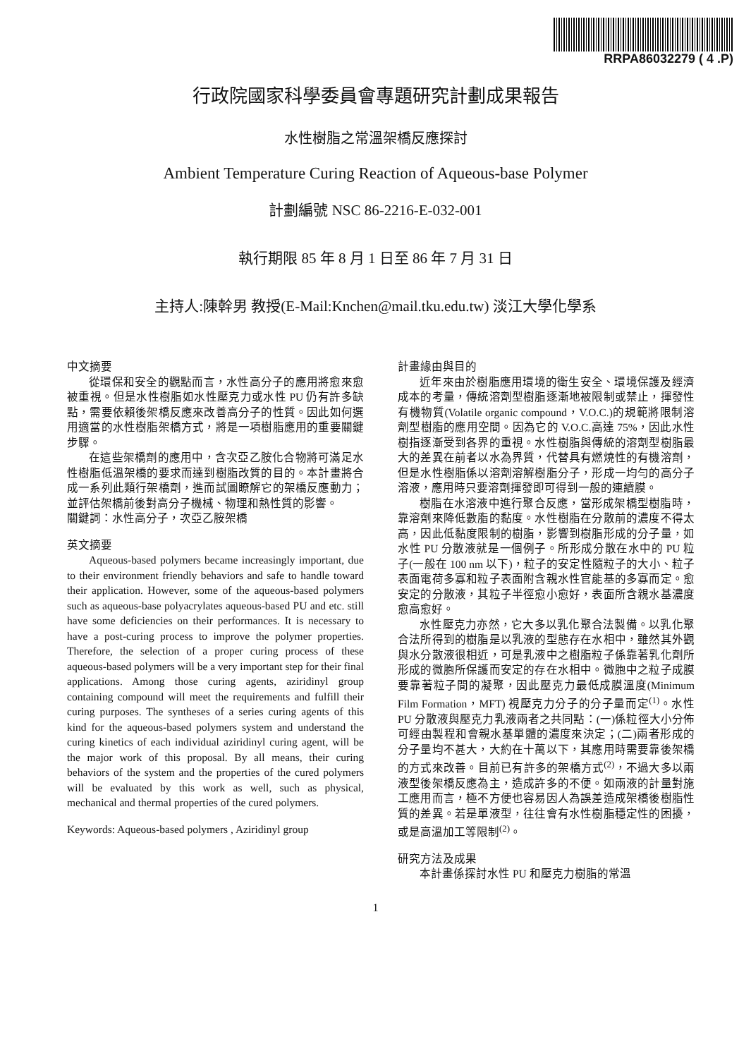RRPA86032279 ( 4 .P)
行政院國家科學委員會專題研究計劃成果報告
水性樹脂之常溫架橋反應探討
Ambient Temperature Curing Reaction of Aqueous-base Polymer
計劃編號 NSC 86-2216-E-032-001
執行期限 85 年 8 月 1 日至 86 年 7 月 31 日
主持人:陳幹男 教授(E-Mail:Knchen@mail.tku.edu.tw) 淡江大學化學系
中文摘要
從環保和安全的觀點而言，水性高分子的應用將愈來愈被重視。但是水性樹脂如水性壓克力或水性 PU 仍有許多缺點，需要依賴後架橋反應來改善高分子的性質。因此如何選用適當的水性樹脂架橋方式，將是一項樹脂應用的重要關鍵步驟。
在這些架橋劑的應用中，含次亞乙胺化合物將可滿足水性樹脂低溫架橋的要求而達到樹脂改質的目的。本計畫將合成一系列此類行架橋劑，進而試圖瞭解它的架橋反應動力；並評估架橋前後對高分子機械、物理和熱性質的影響。
關鍵詞：水性高分子，次亞乙胺架橋
英文摘要
Aqueous-based polymers became increasingly important, due to their environment friendly behaviors and safe to handle toward their application. However, some of the aqueous-based polymers such as aqueous-base polyacrylates aqueous-based PU and etc. still have some deficiencies on their performances. It is necessary to have a post-curing process to improve the polymer properties. Therefore, the selection of a proper curing process of these aqueous-based polymers will be a very important step for their final applications. Among those curing agents, aziridinyl group containing compound will meet the requirements and fulfill their curing purposes. The syntheses of a series curing agents of this kind for the aqueous-based polymers system and understand the curing kinetics of each individual aziridinyl curing agent, will be the major work of this proposal. By all means, their curing behaviors of the system and the properties of the cured polymers will be evaluated by this work as well, such as physical, mechanical and thermal properties of the cured polymers.
Keywords: Aqueous-based polymers , Aziridinyl group
計畫緣由與目的
近年來由於樹脂應用環境的衛生安全、環境保護及經濟成本的考量，傳統溶劑型樹脂逐漸地被限制或禁止，揮發性有機物質(Volatile organic compound，V.O.C.)的規範將限制溶劑型樹脂的應用空間。因為它的 V.O.C.高達 75%，因此水性樹指逐漸受到各界的重視。水性樹脂與傳統的溶劑型樹脂最大的差異在前者以水為界質，代替具有燃燒性的有機溶劑，但是水性樹脂係以溶劑溶解樹脂分子，形成一均勻的高分子溶液，應用時只要溶劑揮發即可得到一般的連續膜。
樹脂在水溶液中進行聚合反應，當形成架橋型樹脂時，靠溶劑來降低數脂的黏度。水性樹脂在分散前的濃度不得太高，因此低黏度限制的樹脂，影響到樹脂形成的分子量，如水性 PU 分散液就是一個例子。所形成分散在水中的 PU 粒子(一般在 100 nm 以下)，粒子的安定性隨粒子的大小、粒子表面電荷多寡和粒子表面附含親水性官能基的多寡而定。愈安定的分散液，其粒子半徑愈小愈好，表面所含親水基濃度愈高愈好。
水性壓克力亦然，它大多以乳化聚合法製備。以乳化聚合法所得到的樹脂是以乳液的型態存在水相中，雖然其外觀與水分散液很相近，可是乳液中之樹脂粒子係靠著乳化劑所形成的微胞所保護而安定的存在水相中。微胞中之粒子成膜要靠著粒子間的凝聚，因此壓克力最低成膜溫度(Minimum Film Formation，MFT) 視壓克力分子的分子量而定<sup>(1)</sup>。水性 PU 分散液與壓克力乳液兩者之共同點：(一)係粒徑大小分佈可經由製程和會親水基單體的濃度來決定；(二)兩者形成的分子量均不甚大，大約在十萬以下，其應用時需要靠後架橋的方式來改善。目前已有許多的架橋方式<sup>(2)</sup>，不過大多以兩液型後架橋反應為主，造成許多的不便。如兩液的計量對施工應用而言，極不方便也容易因人為誤差造成架橋後樹脂性質的差異。若是單液型，往往會有水性樹脂穩定性的困擾，或是高溫加工等限制<sup>(2)</sup>。
研究方法及成果
本計畫係探討水性 PU 和壓克力樹脂的常溫
1